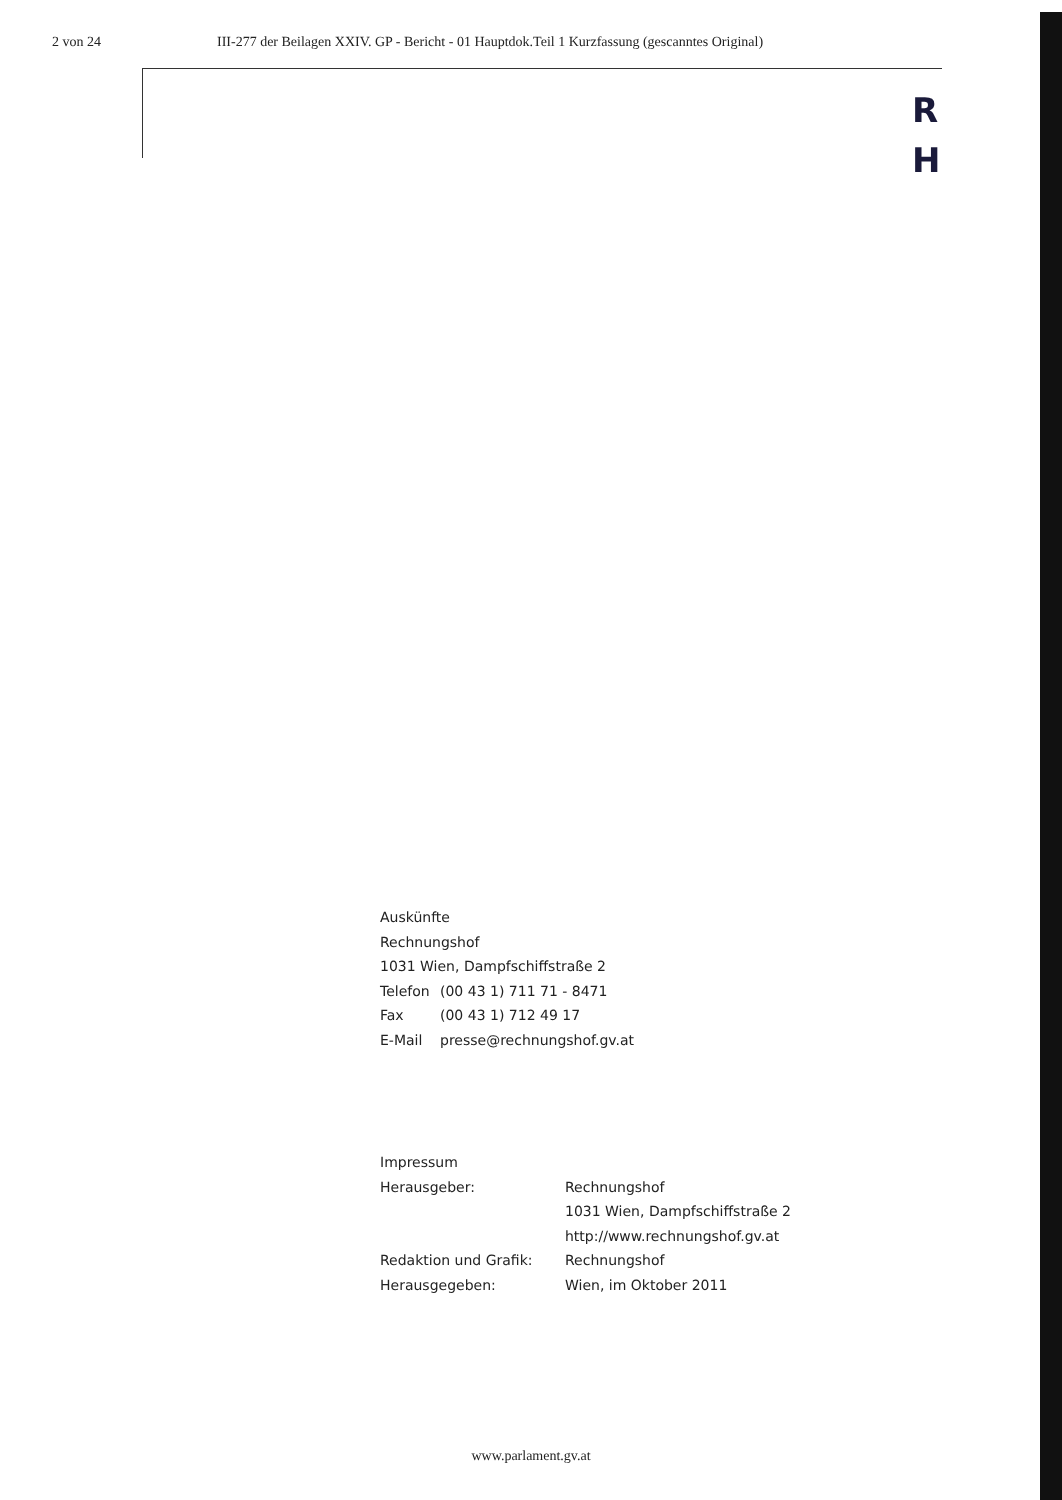2 von 24 III-277 der Beilagen XXIV. GP - Bericht - 01 Hauptdok.Teil 1 Kurzfassung (gescanntes Original)
R
H
Auskünfte
Rechnungshof
1031 Wien, Dampfschiffstraße 2
| Telefon | (00 43 1) 711 71 - 8471 |
| Fax | (00 43 1) 712 49 17 |
| E-Mail | presse@rechnungshof.gv.at |
Impressum
| Herausgeber: | Rechnungshof 1031 Wien, Dampfschiffstraße 2 http://www.rechnungshof.gv.at |
| Redaktion und Grafik: | Rechnungshof |
| Herausgegeben: | Wien, im Oktober 2011 |
www.parlament.gv.at